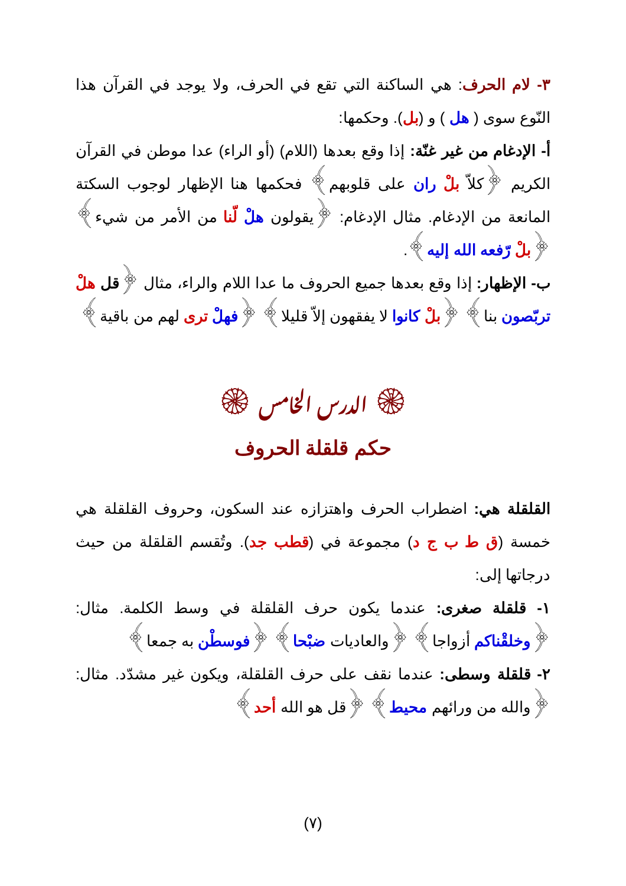٣- لام الحرف: هي الساكنة التي تقع في الحرف، ولا يوجد في القرآن هذا النّوع سوى ( هل ) و (بل). وحكمها:
أ- الإدغام من غير غنّة: إذا وقع بعدها (اللام) (أو الراء) عدا موطن في القرآن الكريم ﴿كلاّ بلْ ران على قلوبهم﴾ فحكمها هنا الإظهار لوجوب السكتة المانعة من الإدغام. مثال الإدغام: ﴿يقولون هلْ لّنا من الأمر من شيء﴾ ﴿بلْ رّفعه الله إليه﴾.
ب- الإظهار: إذا وقع بعدها جميع الحروف ما عدا اللام والراء، مثال ﴿قل هلْ تربّصون بنا﴾ ﴿بلْ كانوا لا يفقهون إلاّ قليلا﴾ ﴿فهلْ ترى لهم من باقية﴾
۞ الدرس الخامس ۞
حكم قلقلة الحروف
القلقلة هي: اضطراب الحرف واهتزازه عند السكون، وحروف القلقلة هي خمسة (ق ط ب ج د) مجموعة في (قطب جد). وتُقسم القلقلة من حيث درجاتها إلى:
١- قلقلة صغرى: عندما يكون حرف القلقلة في وسط الكلمة. مثال: ﴿وخلقْناكم أزواجا﴾ ﴿والعاديات ضبْحا﴾ ﴿فوسطْن به جمعا﴾
٢- قلقلة وسطى: عندما نقف على حرف القلقلة، ويكون غير مشدّد. مثال: ﴿والله من ورائهم محيط﴾ ﴿قل هو الله أحد﴾
(٧)